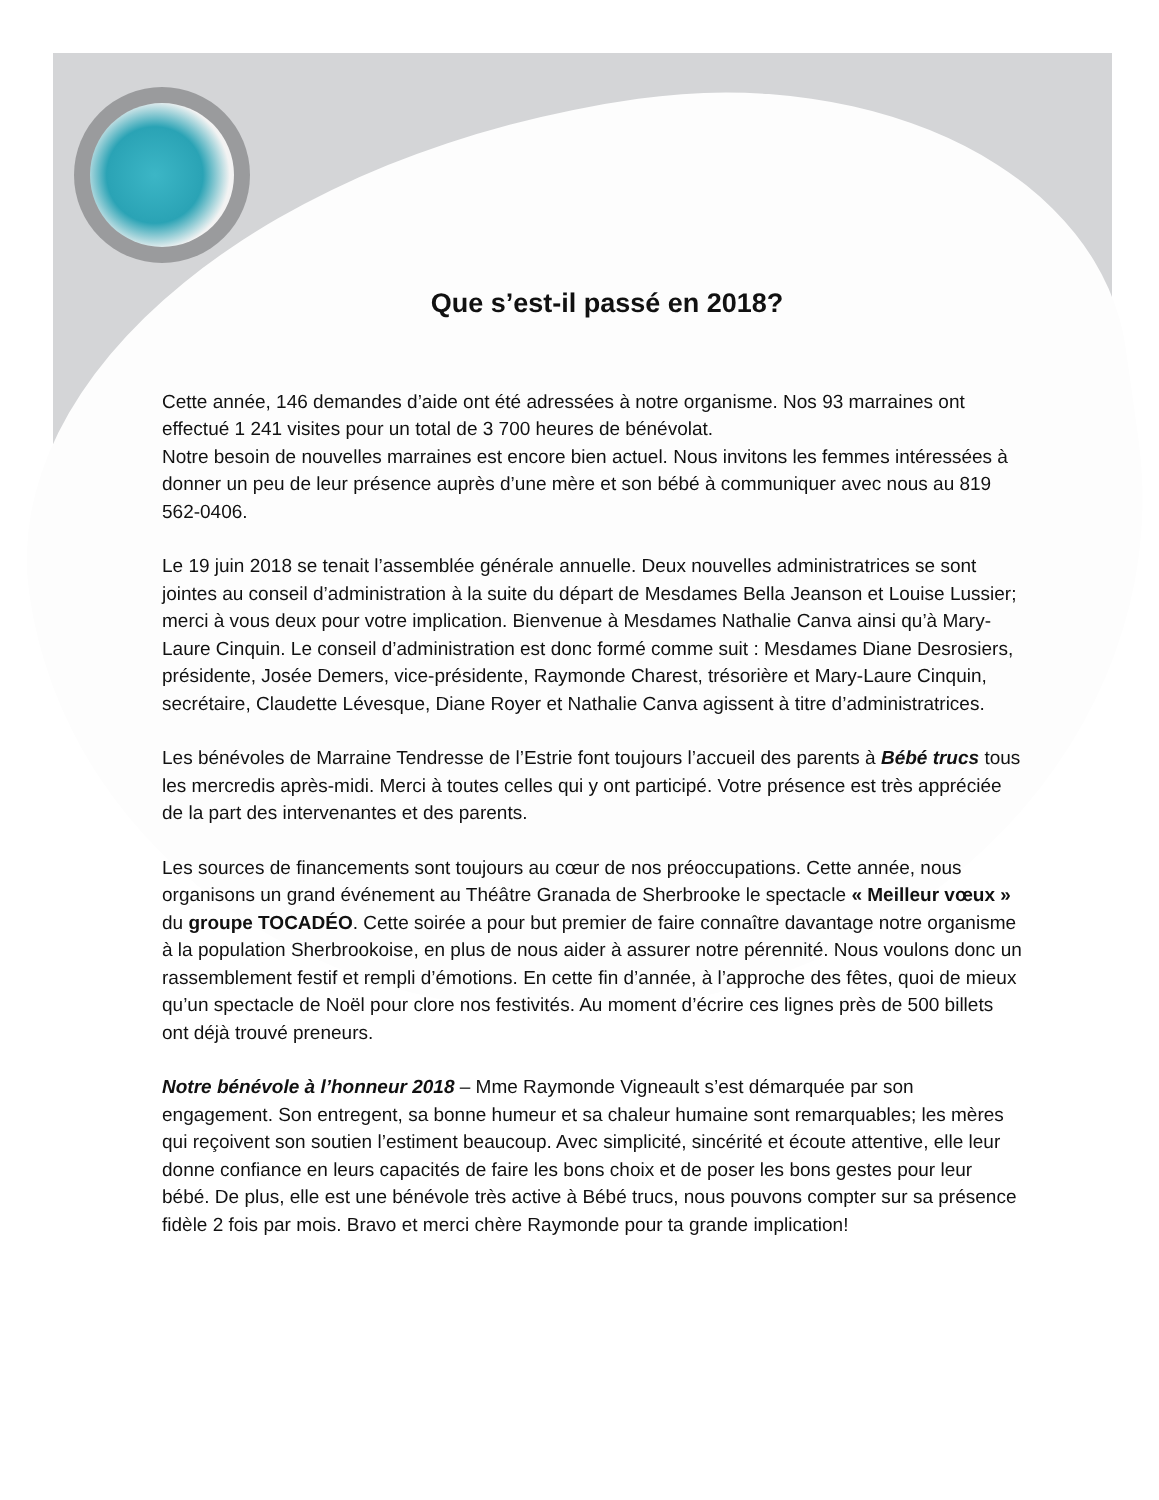Que s’est-il passé en 2018?
Cette année, 146 demandes d’aide ont été adressées à notre organisme. Nos 93 marraines ont effectué 1 241 visites pour un total de 3 700 heures de bénévolat.
Notre besoin de nouvelles marraines est encore bien actuel. Nous invitons les femmes intéressées à donner un peu de leur présence auprès d’une mère et son bébé à communiquer avec nous au 819 562-0406.
Le 19 juin 2018 se tenait l’assemblée générale annuelle. Deux nouvelles administratrices se sont jointes au conseil d’administration à la suite du départ de Mesdames Bella Jeanson et Louise Lussier; merci à vous deux pour votre implication. Bienvenue à Mesdames Nathalie Canva ainsi qu’à Mary-Laure Cinquin. Le conseil d’administration est donc formé comme suit : Mesdames Diane Desrosiers, présidente, Josée Demers, vice-présidente, Raymonde Charest, trésorière et Mary-Laure Cinquin, secrétaire, Claudette Lévesque, Diane Royer et Nathalie Canva agissent à titre d’administratrices.
Les bénévoles de Marraine Tendresse de l’Estrie font toujours l’accueil des parents à Bébé trucs tous les mercredis après-midi. Merci à toutes celles qui y ont participé. Votre présence est très appréciée de la part des intervenantes et des parents.
Les sources de financements sont toujours au cœur de nos préoccupations. Cette année, nous organisons un grand événement au Théâtre Granada de Sherbrooke le spectacle « Meilleur vœux » du groupe TOCADÉO. Cette soirée a pour but premier de faire connaître davantage notre organisme à la population Sherbrookoise, en plus de nous aider à assurer notre pérennité. Nous voulons donc un rassemblement festif et rempli d’émotions. En cette fin d’année, à l’approche des fêtes, quoi de mieux qu’un spectacle de Noël pour clore nos festivités. Au moment d’écrire ces lignes près de 500 billets ont déjà trouvé preneurs.
Notre bénévole à l’honneur 2018 – Mme Raymonde Vigneault s’est démarquée par son engagement. Son entregent, sa bonne humeur et sa chaleur humaine sont remarquables; les mères qui reçoivent son soutien l’estiment beaucoup. Avec simplicité, sincérité et écoute attentive, elle leur donne confiance en leurs capacités de faire les bons choix et de poser les bons gestes pour leur bébé. De plus, elle est une bénévole très active à Bébé trucs, nous pouvons compter sur sa présence fidèle 2 fois par mois. Bravo et merci chère Raymonde pour ta grande implication!